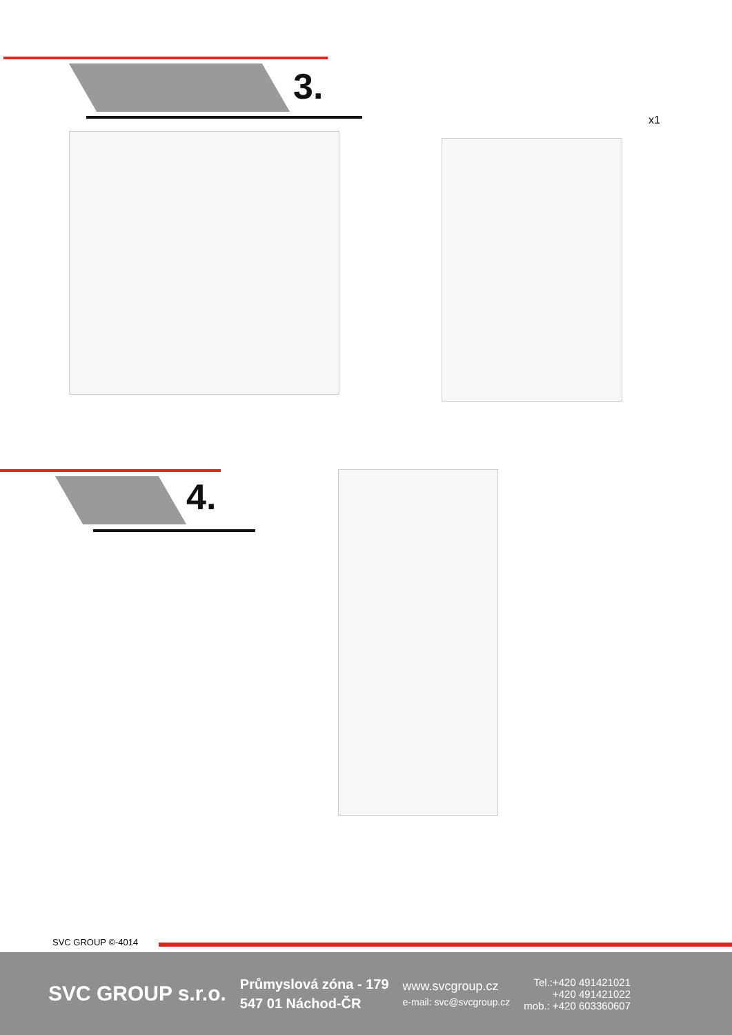3.
x1
4.
SVC GROUP ©-4014
SVC GROUP s.r.o.
Průmyslová zóna - 179
547 01 Náchod-ČR
www.svcgroup.cz
e-mail: svc@svcgroup.cz
Tel.:+420 491421021
+420 491421022
mob.: +420 603360607